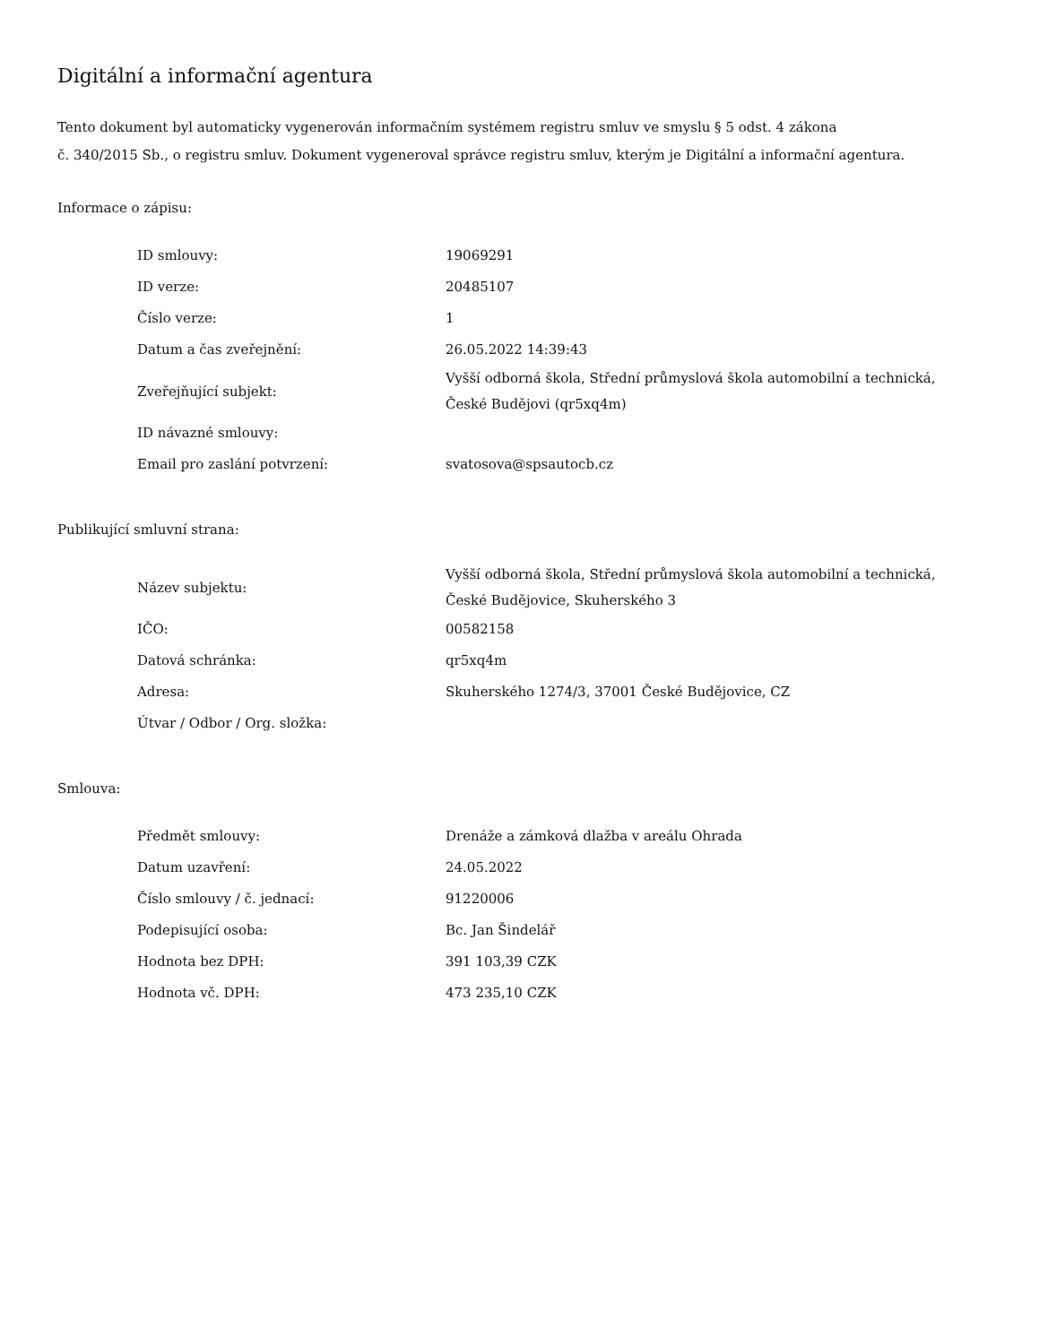Digitální a informační agentura
Tento dokument byl automaticky vygenerován informačním systémem registru smluv ve smyslu § 5 odst. 4 zákona
č. 340/2015 Sb., o registru smluv. Dokument vygeneroval správce registru smluv, kterým je Digitální a informační agentura.
Informace o zápisu:
| ID smlouvy: | 19069291 |
| ID verze: | 20485107 |
| Číslo verze: | 1 |
| Datum a čas zveřejnění: | 26.05.2022 14:39:43 |
| Zveřejňující subjekt: | Vyšší odborná škola, Střední průmyslová škola automobilní a technická, České Budějovi (qr5xq4m) |
| ID návazné smlouvy: | |
| Email pro zaslání potvrzení: | svatosova@spsautocb.cz |
Publikující smluvní strana:
| Název subjektu: | Vyšší odborná škola, Střední průmyslová škola automobilní a technická, České Budějovice, Skuherského 3 |
| IČO: | 00582158 |
| Datová schránka: | qr5xq4m |
| Adresa: | Skuherského 1274/3, 37001 České Budějovice, CZ |
| Útvar / Odbor / Org. složka: | |
Smlouva:
| Předmět smlouvy: | Drenáže a zámková dlažba v areálu Ohrada |
| Datum uzavření: | 24.05.2022 |
| Číslo smlouvy / č. jednací: | 91220006 |
| Podepisující osoba: | Bc. Jan Šindelář |
| Hodnota bez DPH: | 391 103,39 CZK |
| Hodnota vč. DPH: | 473 235,10 CZK |